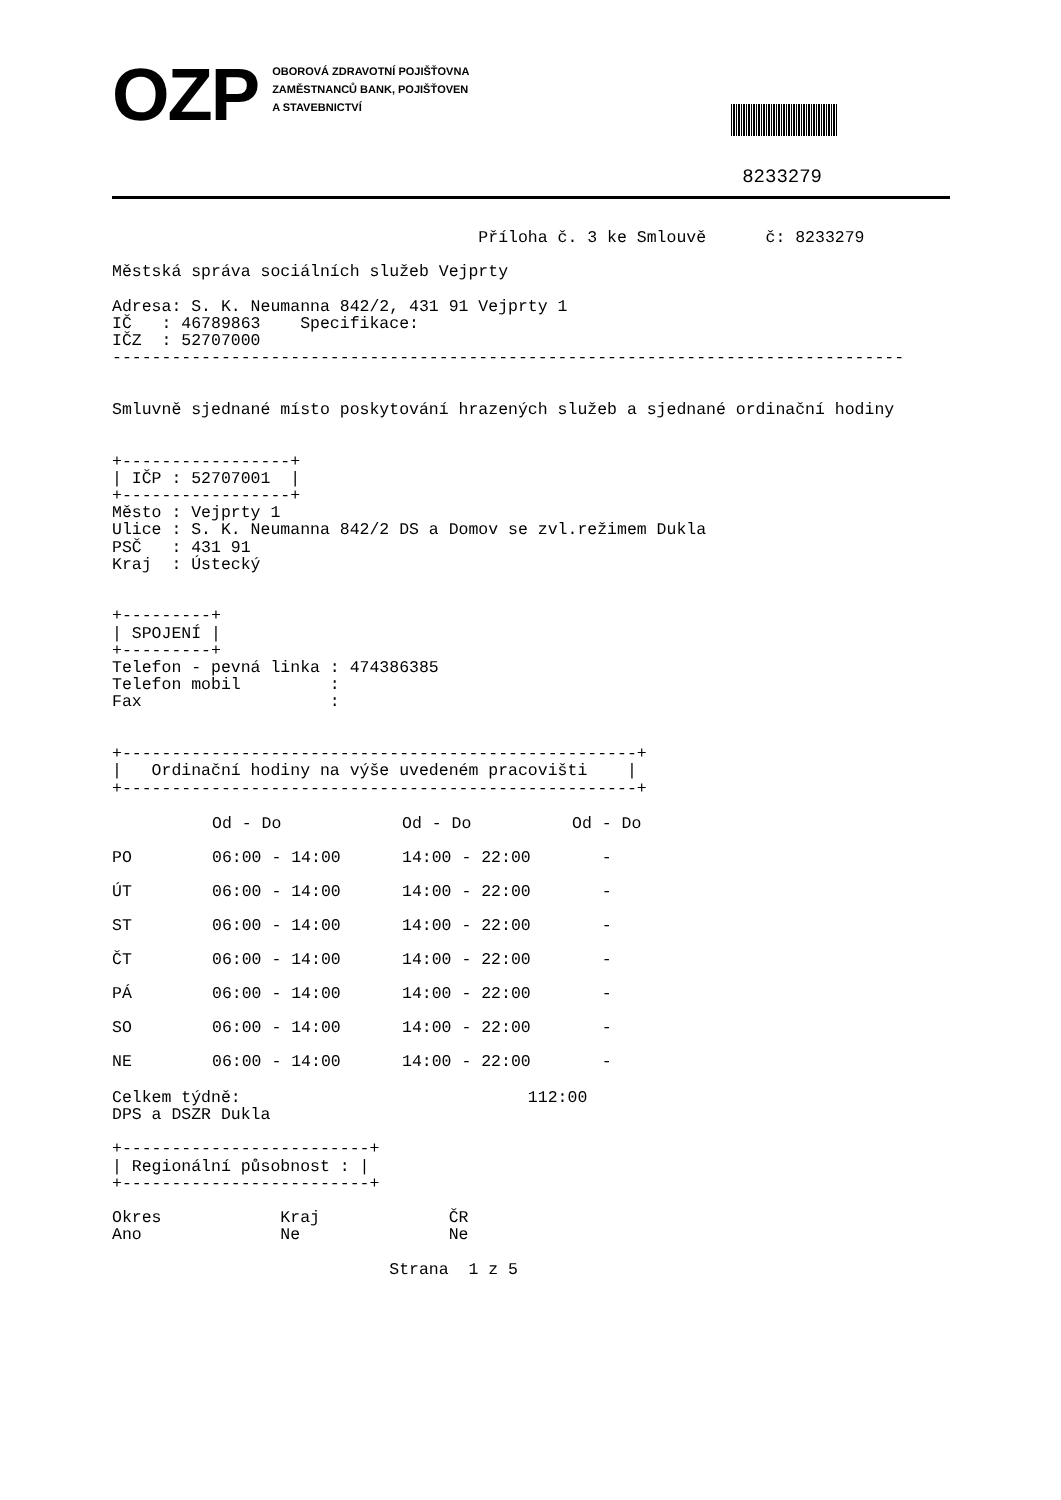OZP
OBOROVÁ ZDRAVOTNÍ POJIŠŤOVNA
ZAMĚSTNANCŮ BANK, POJIŠŤOVEN
A STAVEBNICTVÍ
8233279
                                     Příloha č. 3 ke Smlouvě      č: 8233279

Městská správa sociálních služeb Vejprty

Adresa: S. K. Neumanna 842/2, 431 91 Vejprty 1
IČ   : 46789863    Specifikace:
IČZ  : 52707000
--------------------------------------------------------------------------------


Smluvně sjednané místo poskytování hrazených služeb a sjednané ordinační hodiny


+-----------------+
| IČP : 52707001  |
+-----------------+
Město : Vejprty 1
Ulice : S. K. Neumanna 842/2 DS a Domov se zvl.režimem Dukla
PSČ   : 431 91
Kraj  : Ústecký


+---------+
| SPOJENÍ |
+---------+
Telefon - pevná linka : 474386385
Telefon mobil         :
Fax                   :


+----------------------------------------------------+
|   Ordinační hodiny na výše uvedeném pracovišti    |
+----------------------------------------------------+
| | Od - Do | Od - Do | Od - Do |
| --- | --- | --- | --- |
| PO | 06:00 - 14:00 | 14:00 - 22:00 | - |
| ÚT | 06:00 - 14:00 | 14:00 - 22:00 | - |
| ST | 06:00 - 14:00 | 14:00 - 22:00 | - |
| ČT | 06:00 - 14:00 | 14:00 - 22:00 | - |
| PÁ | 06:00 - 14:00 | 14:00 - 22:00 | - |
| SO | 06:00 - 14:00 | 14:00 - 22:00 | - |
| NE | 06:00 - 14:00 | 14:00 - 22:00 | - |
Celkem týdně:                             112:00
DPS a DSZR Dukla

+-------------------------+
| Regionální působnost : |
+-------------------------+

Okres            Kraj             ČR
Ano              Ne               Ne

                            Strana  1 z 5